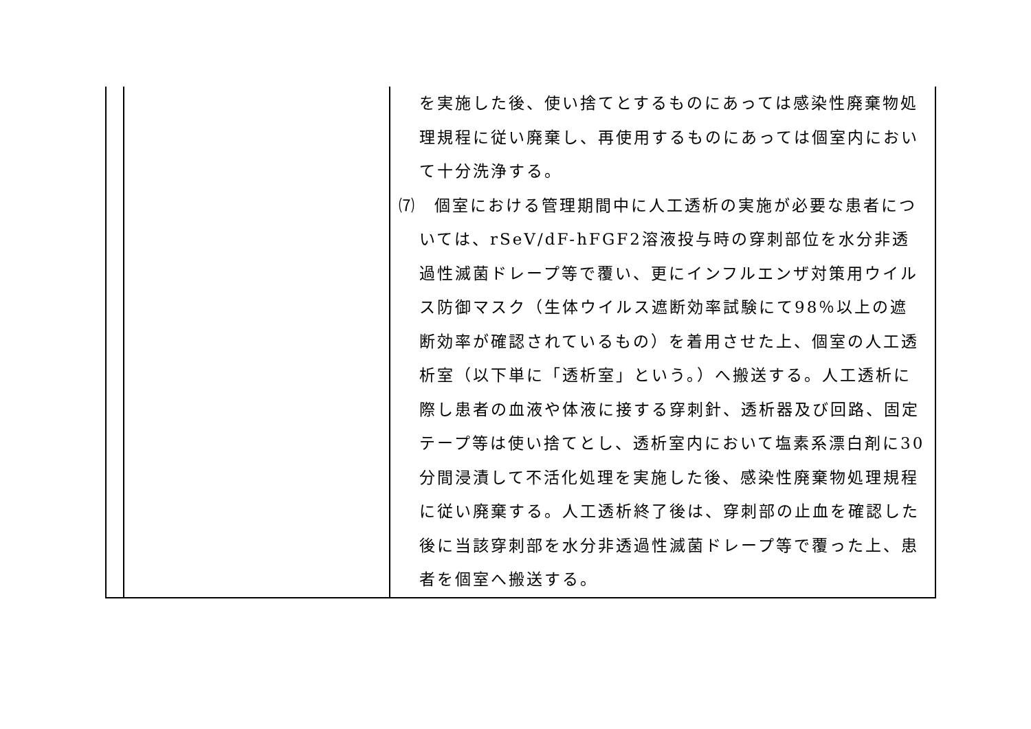| | | を実施した後、使い捨てとするものにあっては感染性廃棄物処理規程に従い廃棄し、再使用するものにあっては個室内において十分洗浄する。 ⑺ 個室における管理期間中に人工透析の実施が必要な患者については、rSeV/dF-hFGF2溶液投与時の穿刺部位を水分非透過性滅菌ドレープ等で覆い、更にインフルエンザ対策用ウイルス防御マスク（生体ウイルス遮断効率試験にて98％以上の遮断効率が確認されているもの）を着用させた上、個室の人工透析室（以下単に「透析室」という。）へ搬送する。人工透析に際し患者の血液や体液に接する穿刺針、透析器及び回路、固定テープ等は使い捨てとし、透析室内において塩素系漂白剤に30分間浸漬して不活化処理を実施した後、感染性廃棄物処理規程に従い廃棄する。人工透析終了後は、穿刺部の止血を確認した後に当該穿刺部を水分非透過性滅菌ドレープ等で覆った上、患者を個室へ搬送する。 |